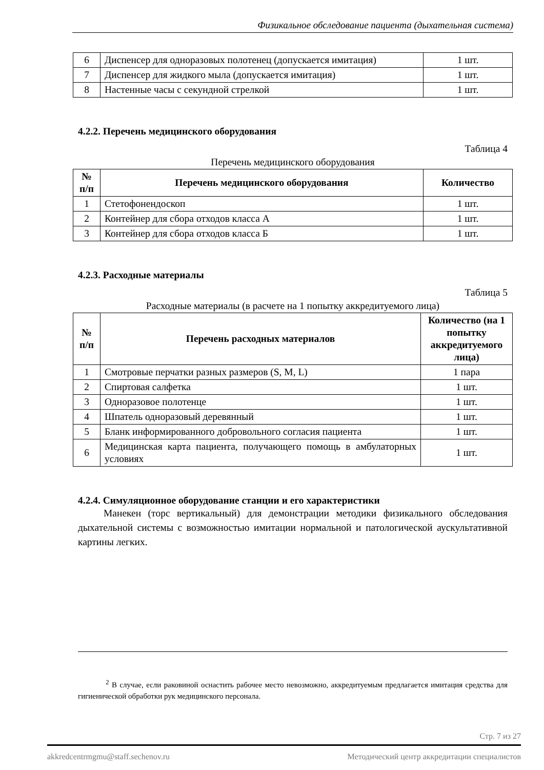Физикальное обследование пациента (дыхательная система)
| 6 | Диспенсер для одноразовых полотенец (допускается имитация) | 1 шт. |
| 7 | Диспенсер для жидкого мыла (допускается имитация) | 1 шт. |
| 8 | Настенные часы с секундной стрелкой | 1 шт. |
4.2.2. Перечень медицинского оборудования
Таблица 4
Перечень медицинского оборудования
| № п/п | Перечень медицинского оборудования | Количество |
| --- | --- | --- |
| 1 | Стетофонендоскоп | 1 шт. |
| 2 | Контейнер для сбора отходов класса А | 1 шт. |
| 3 | Контейнер для сбора отходов класса Б | 1 шт. |
4.2.3. Расходные материалы
Таблица 5
Расходные материалы (в расчете на 1 попытку аккредитуемого лица)
| № п/п | Перечень расходных материалов | Количество (на 1 попытку аккредитуемого лица) |
| --- | --- | --- |
| 1 | Смотровые перчатки разных размеров (S, M, L) | 1 пара |
| 2 | Спиртовая салфетка | 1 шт. |
| 3 | Одноразовое полотенце | 1 шт. |
| 4 | Шпатель одноразовый деревянный | 1 шт. |
| 5 | Бланк информированного добровольного согласия пациента | 1 шт. |
| 6 | Медицинская карта пациента, получающего помощь в амбулаторных условиях | 1 шт. |
4.2.4. Симуляционное оборудование станции и его характеристики
Манекен (торс вертикальный) для демонстрации методики физикального обследования дыхательной системы с возможностью имитации нормальной и патологической аускультативной картины легких.
<sup>2</sup> В случае, если раковиной оснастить рабочее место невозможно, аккредитуемым предлагается имитация средства для гигиенической обработки рук медицинского персонала.
Стр. 7 из 27
akkredcentrmgmu@staff.sechenov.ru Методический центр аккредитации специалистов